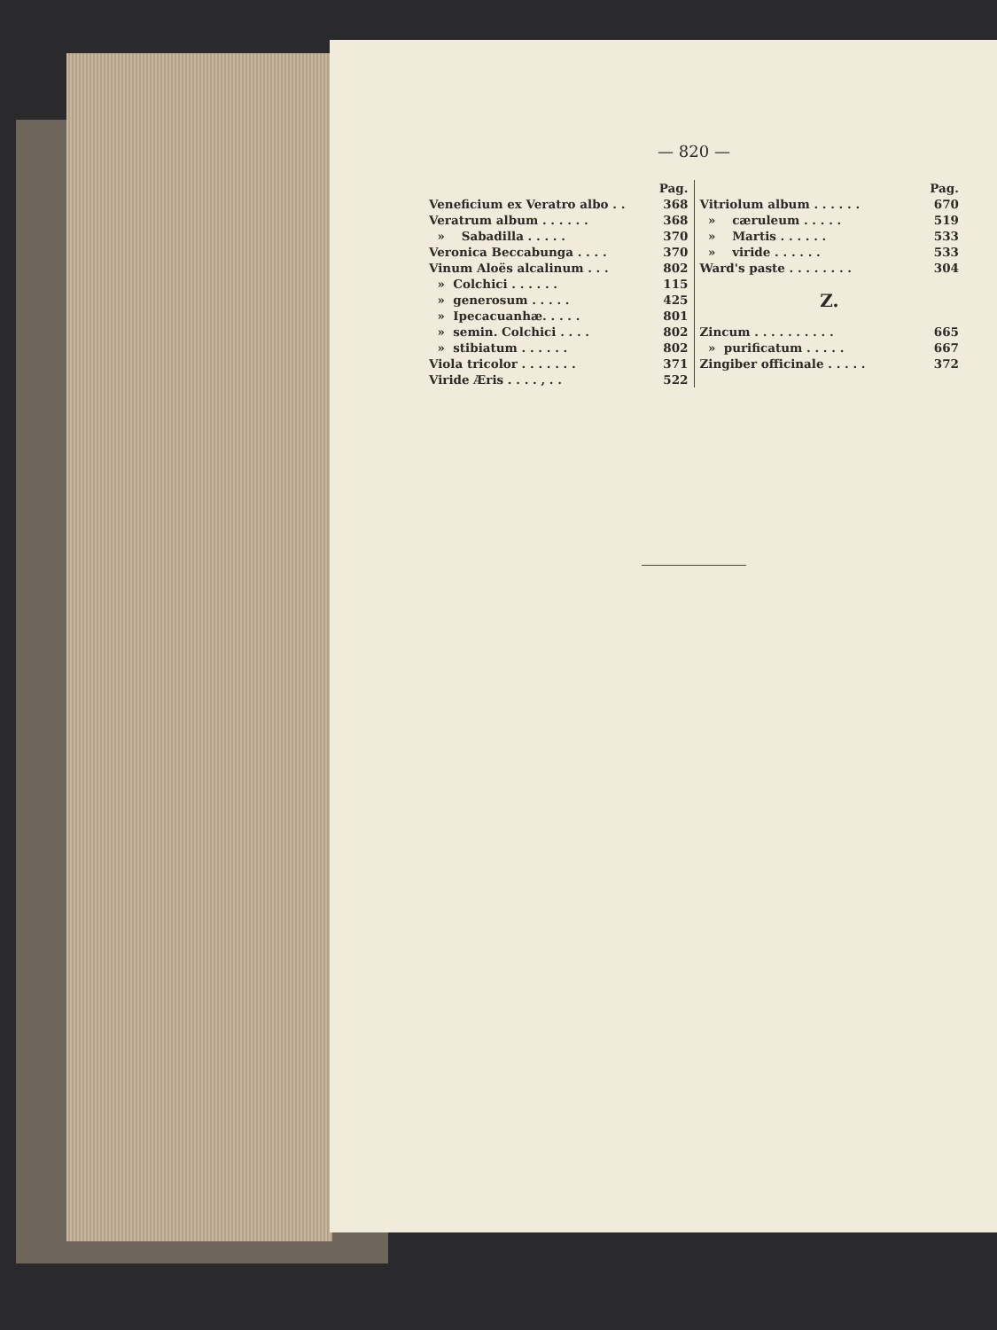— 820 —
| | Pag. |
| Veneficium ex Veratro albo . . | 368 |
| Veratrum album . . . . . . | 368 |
| » Sabadilla . . . . . | 370 |
| Veronica Beccabunga . . . . | 370 |
| Vinum Aloës alcalinum . . . | 802 |
| » Colchici . . . . . . | 115 |
| » generosum . . . . . | 425 |
| » Ipecacuanhæ. . . . . | 801 |
| » semin. Colchici . . . . | 802 |
| » stibiatum . . . . . . | 802 |
| Viola tricolor . . . . . . . | 371 |
| Viride Æris . . . . , . . | 522 |
| | Pag. |
| Vitriolum album . . . . . . | 670 |
| » cæruleum . . . . . | 519 |
| » Martis . . . . . . | 533 |
| » viride . . . . . . | 533 |
| Ward's paste . . . . . . . . | 304 |
Z.
| Zincum . . . . . . . . . . | 665 |
| » purificatum . . . . . | 667 |
| Zingiber officinale . . . . . | 372 |